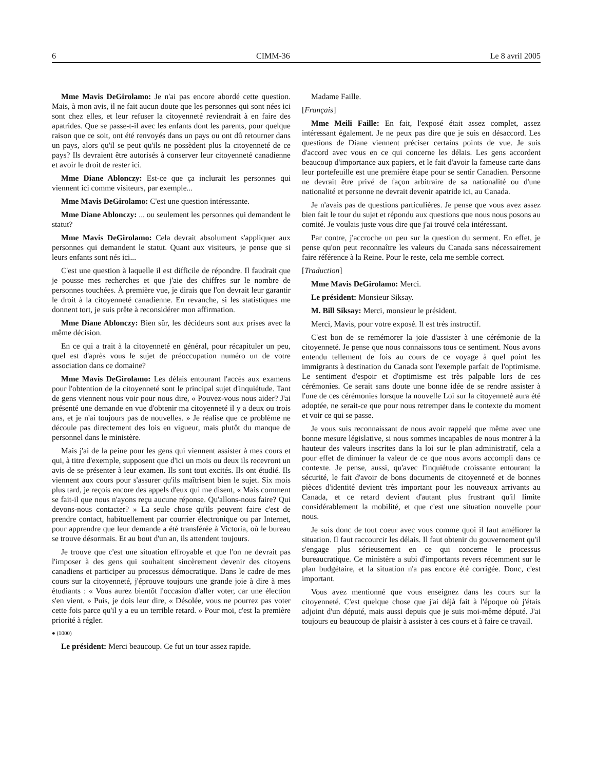6 CIMM-36 Le 8 avril 2005
Mme Mavis DeGirolamo: Je n'ai pas encore abordé cette question. Mais, à mon avis, il ne fait aucun doute que les personnes qui sont nées ici sont chez elles, et leur refuser la citoyenneté reviendrait à en faire des apatrides. Que se passe-t-il avec les enfants dont les parents, pour quelque raison que ce soit, ont été renvoyés dans un pays ou ont dû retourner dans un pays, alors qu'il se peut qu'ils ne possèdent plus la citoyenneté de ce pays? Ils devraient être autorisés à conserver leur citoyenneté canadienne et avoir le droit de rester ici.
Mme Diane Ablonczy: Est-ce que ça inclurait les personnes qui viennent ici comme visiteurs, par exemple...
Mme Mavis DeGirolamo: C'est une question intéressante.
Mme Diane Ablonczy: ... ou seulement les personnes qui demandent le statut?
Mme Mavis DeGirolamo: Cela devrait absolument s'appliquer aux personnes qui demandent le statut. Quant aux visiteurs, je pense que si leurs enfants sont nés ici...
C'est une question à laquelle il est difficile de répondre. Il faudrait que je pousse mes recherches et que j'aie des chiffres sur le nombre de personnes touchées. À première vue, je dirais que l'on devrait leur garantir le droit à la citoyenneté canadienne. En revanche, si les statistiques me donnent tort, je suis prête à reconsidérer mon affirmation.
Mme Diane Ablonczy: Bien sûr, les décideurs sont aux prises avec la même décision.
En ce qui a trait à la citoyenneté en général, pour récapituler un peu, quel est d'après vous le sujet de préoccupation numéro un de votre association dans ce domaine?
Mme Mavis DeGirolamo: Les délais entourant l'accès aux examens pour l'obtention de la citoyenneté sont le principal sujet d'inquiétude. Tant de gens viennent nous voir pour nous dire, « Pouvez-vous nous aider? J'ai présenté une demande en vue d'obtenir ma citoyenneté il y a deux ou trois ans, et je n'ai toujours pas de nouvelles. » Je réalise que ce problème ne découle pas directement des lois en vigueur, mais plutôt du manque de personnel dans le ministère.
Mais j'ai de la peine pour les gens qui viennent assister à mes cours et qui, à titre d'exemple, supposent que d'ici un mois ou deux ils recevront un avis de se présenter à leur examen. Ils sont tout excités. Ils ont étudié. Ils viennent aux cours pour s'assurer qu'ils maîtrisent bien le sujet. Six mois plus tard, je reçois encore des appels d'eux qui me disent, « Mais comment se fait-il que nous n'ayons reçu aucune réponse. Qu'allons-nous faire? Qui devons-nous contacter? » La seule chose qu'ils peuvent faire c'est de prendre contact, habituellement par courrier électronique ou par Internet, pour apprendre que leur demande a été transférée à Victoria, où le bureau se trouve désormais. Et au bout d'un an, ils attendent toujours.
Je trouve que c'est une situation effroyable et que l'on ne devrait pas l'imposer à des gens qui souhaitent sincèrement devenir des citoyens canadiens et participer au processus démocratique. Dans le cadre de mes cours sur la citoyenneté, j'éprouve toujours une grande joie à dire à mes étudiants : « Vous aurez bientôt l'occasion d'aller voter, car une élection s'en vient. » Puis, je dois leur dire, « Désolée, vous ne pourrez pas voter cette fois parce qu'il y a eu un terrible retard. » Pour moi, c'est la première priorité à régler.
● (1000)
Le président: Merci beaucoup. Ce fut un tour assez rapide.
Madame Faille.
[Français]
Mme Meili Faille: En fait, l'exposé était assez complet, assez intéressant également. Je ne peux pas dire que je suis en désaccord. Les questions de Diane viennent préciser certains points de vue. Je suis d'accord avec vous en ce qui concerne les délais. Les gens accordent beaucoup d'importance aux papiers, et le fait d'avoir la fameuse carte dans leur portefeuille est une première étape pour se sentir Canadien. Personne ne devrait être privé de façon arbitraire de sa nationalité ou d'une nationalité et personne ne devrait devenir apatride ici, au Canada.
Je n'avais pas de questions particulières. Je pense que vous avez assez bien fait le tour du sujet et répondu aux questions que nous nous posons au comité. Je voulais juste vous dire que j'ai trouvé cela intéressant.
Par contre, j'accroche un peu sur la question du serment. En effet, je pense qu'on peut reconnaître les valeurs du Canada sans nécessairement faire référence à la Reine. Pour le reste, cela me semble correct.
[Traduction]
Mme Mavis DeGirolamo: Merci.
Le président: Monsieur Siksay.
M. Bill Siksay: Merci, monsieur le président.
Merci, Mavis, pour votre exposé. Il est très instructif.
C'est bon de se remémorer la joie d'assister à une cérémonie de la citoyenneté. Je pense que nous connaissons tous ce sentiment. Nous avons entendu tellement de fois au cours de ce voyage à quel point les immigrants à destination du Canada sont l'exemple parfait de l'optimisme. Le sentiment d'espoir et d'optimisme est très palpable lors de ces cérémonies. Ce serait sans doute une bonne idée de se rendre assister à l'une de ces cérémonies lorsque la nouvelle Loi sur la citoyenneté aura été adoptée, ne serait-ce que pour nous retremper dans le contexte du moment et voir ce qui se passe.
Je vous suis reconnaissant de nous avoir rappelé que même avec une bonne mesure législative, si nous sommes incapables de nous montrer à la hauteur des valeurs inscrites dans la loi sur le plan administratif, cela a pour effet de diminuer la valeur de ce que nous avons accompli dans ce contexte. Je pense, aussi, qu'avec l'inquiétude croissante entourant la sécurité, le fait d'avoir de bons documents de citoyenneté et de bonnes pièces d'identité devient très important pour les nouveaux arrivants au Canada, et ce retard devient d'autant plus frustrant qu'il limite considérablement la mobilité, et que c'est une situation nouvelle pour nous.
Je suis donc de tout coeur avec vous comme quoi il faut améliorer la situation. Il faut raccourcir les délais. Il faut obtenir du gouvernement qu'il s'engage plus sérieusement en ce qui concerne le processus bureaucratique. Ce ministère a subi d'importants revers récemment sur le plan budgétaire, et la situation n'a pas encore été corrigée. Donc, c'est important.
Vous avez mentionné que vous enseignez dans les cours sur la citoyenneté. C'est quelque chose que j'ai déjà fait à l'époque où j'étais adjoint d'un député, mais aussi depuis que je suis moi-même député. J'ai toujours eu beaucoup de plaisir à assister à ces cours et à faire ce travail.